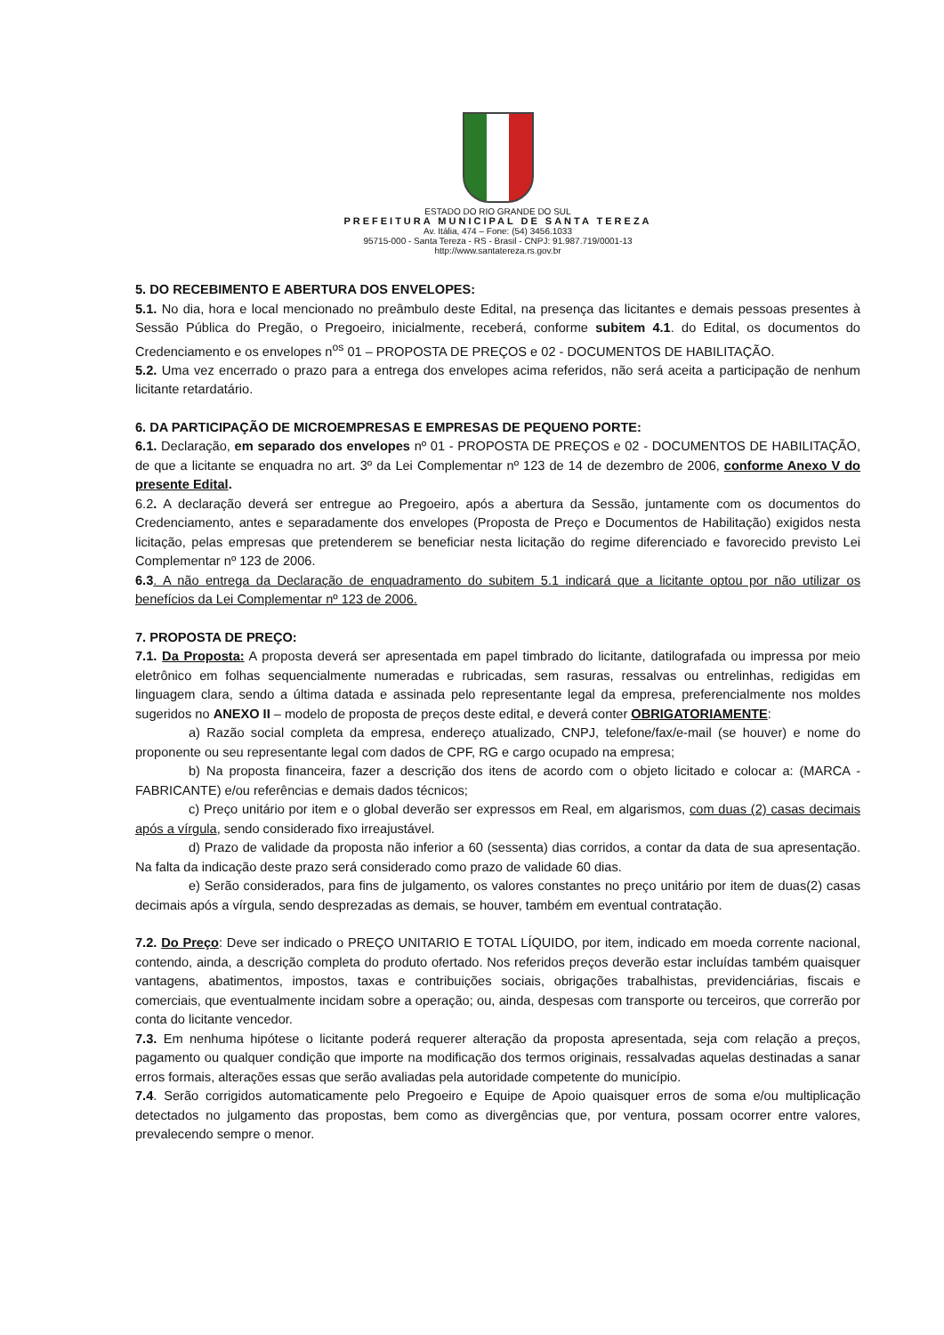ESTADO DO RIO GRANDE DO SUL
PREFEITURA MUNICIPAL DE SANTA TEREZA
Av. Itália, 474 – Fone: (54) 3456.1033
95715-000 - Santa Tereza - RS - Brasil - CNPJ: 91.987.719/0001-13
http://www.santatereza.rs.gov.br
5. DO RECEBIMENTO E ABERTURA DOS ENVELOPES:
5.1. No dia, hora e local mencionado no preâmbulo deste Edital, na presença das licitantes e demais pessoas presentes à Sessão Pública do Pregão, o Pregoeiro, inicialmente, receberá, conforme subitem 4.1. do Edital, os documentos do Credenciamento e os envelopes n<sup>os</sup> 01 – PROPOSTA DE PREÇOS e 02 - DOCUMENTOS DE HABILITAÇÃO.
5.2. Uma vez encerrado o prazo para a entrega dos envelopes acima referidos, não será aceita a participação de nenhum licitante retardatário.
6. DA PARTICIPAÇÃO DE MICROEMPRESAS E EMPRESAS DE PEQUENO PORTE:
6.1. Declaração, em separado dos envelopes nº 01 - PROPOSTA DE PREÇOS e 02 - DOCUMENTOS DE HABILITAÇÃO, de que a licitante se enquadra no art. 3º da Lei Complementar nº 123 de 14 de dezembro de 2006, conforme Anexo V do presente Edital.
6.2. A declaração deverá ser entregue ao Pregoeiro, após a abertura da Sessão, juntamente com os documentos do Credenciamento, antes e separadamente dos envelopes (Proposta de Preço e Documentos de Habilitação) exigidos nesta licitação, pelas empresas que pretenderem se beneficiar nesta licitação do regime diferenciado e favorecido previsto Lei Complementar nº 123 de 2006.
6.3. A não entrega da Declaração de enquadramento do subitem 5.1 indicará que a licitante optou por não utilizar os benefícios da Lei Complementar nº 123 de 2006.
7. PROPOSTA DE PREÇO:
7.1. Da Proposta: A proposta deverá ser apresentada em papel timbrado do licitante, datilografada ou impressa por meio eletrônico em folhas sequencialmente numeradas e rubricadas, sem rasuras, ressalvas ou entrelinhas, redigidas em linguagem clara, sendo a última datada e assinada pelo representante legal da empresa, preferencialmente nos moldes sugeridos no ANEXO II – modelo de proposta de preços deste edital, e deverá conter OBRIGATORIAMENTE:
a) Razão social completa da empresa, endereço atualizado, CNPJ, telefone/fax/e-mail (se houver) e nome do proponente ou seu representante legal com dados de CPF, RG e cargo ocupado na empresa;
b) Na proposta financeira, fazer a descrição dos itens de acordo com o objeto licitado e colocar a: (MARCA - FABRICANTE) e/ou referências e demais dados técnicos;
c) Preço unitário por item e o global deverão ser expressos em Real, em algarismos, com duas (2) casas decimais após a vírgula, sendo considerado fixo irreajustável.
d) Prazo de validade da proposta não inferior a 60 (sessenta) dias corridos, a contar da data de sua apresentação. Na falta da indicação deste prazo será considerado como prazo de validade 60 dias.
e) Serão considerados, para fins de julgamento, os valores constantes no preço unitário por item de duas(2) casas decimais após a vírgula, sendo desprezadas as demais, se houver, também em eventual contratação.
7.2. Do Preço: Deve ser indicado o PREÇO UNITARIO E TOTAL LÍQUIDO, por item, indicado em moeda corrente nacional, contendo, ainda, a descrição completa do produto ofertado. Nos referidos preços deverão estar incluídas também quaisquer vantagens, abatimentos, impostos, taxas e contribuições sociais, obrigações trabalhistas, previdenciárias, fiscais e comerciais, que eventualmente incidam sobre a operação; ou, ainda, despesas com transporte ou terceiros, que correrão por conta do licitante vencedor.
7.3. Em nenhuma hipótese o licitante poderá requerer alteração da proposta apresentada, seja com relação a preços, pagamento ou qualquer condição que importe na modificação dos termos originais, ressalvadas aquelas destinadas a sanar erros formais, alterações essas que serão avaliadas pela autoridade competente do município.
7.4. Serão corrigidos automaticamente pelo Pregoeiro e Equipe de Apoio quaisquer erros de soma e/ou multiplicação detectados no julgamento das propostas, bem como as divergências que, por ventura, possam ocorrer entre valores, prevalecendo sempre o menor.